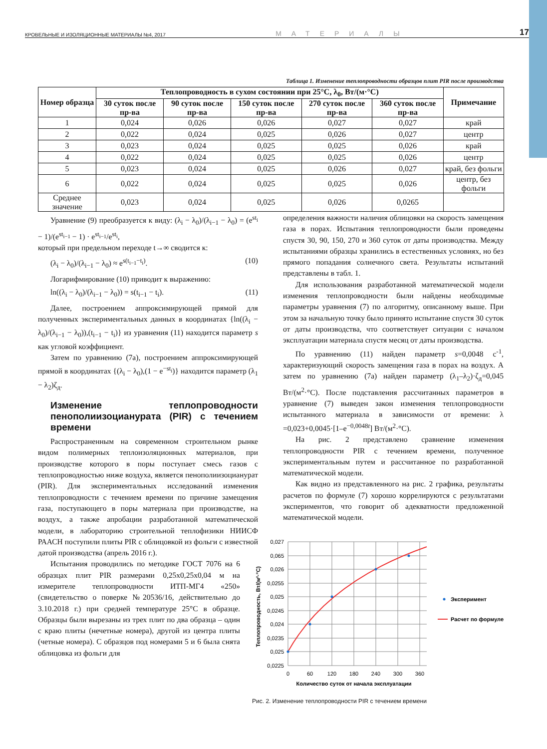КРОВЕЛЬНЫЕ И ИЗОЛЯЦИОННЫЕ МАТЕРИАЛЫ №4, 2017 МАТЕРИАЛЫ 17
Таблица 1. Изменение теплопроводности образцов плит PIR после производства
| Номер образца | Теплопроводность в сухом состоянии при 25°С, λ<sub>0</sub>, Вт/(м·°С) | | | | | Примечание |
| --- | --- | --- | --- | --- | --- | --- |
| | 30 суток после пр-ва | 90 суток после пр-ва | 150 суток после пр-ва | 270 суток после пр-ва | 360 суток после пр-ва | |
| 1 | 0,024 | 0,026 | 0,026 | 0,027 | 0,027 | край |
| 2 | 0,022 | 0,024 | 0,025 | 0,026 | 0,027 | центр |
| 3 | 0,023 | 0,024 | 0,025 | 0,025 | 0,026 | край |
| 4 | 0,022 | 0,024 | 0,025 | 0,025 | 0,026 | центр |
| 5 | 0,023 | 0,024 | 0,025 | 0,026 | 0,027 | край, без фольги |
| 6 | 0,022 | 0,024 | 0,025 | 0,025 | 0,026 | центр, без фольги |
| Среднее значение | 0,023 | 0,024 | 0,025 | 0,026 | 0,0265 | |
Уравнение (9) преобразуется к виду: (λ<sub>i</sub> − λ<sub>0</sub>)/(λ<sub>i−1</sub> − λ<sub>0</sub>) = (e<sup>st<sub>i</sub></sup> − 1)/(e<sup>st<sub>i−1</sub></sup> − 1) · e<sup>st<sub>i−1</sub></sup>/e<sup>st<sub>i</sub></sup>,
который при предельном переходе t→∞ сводится к:
(λ<sub>i</sub> − λ<sub>0</sub>)/(λ<sub>i−1</sub> − λ<sub>0</sub>) ≈ e<sup>s(t<sub>i−1</sub>−t<sub>i</sub>)</sup>. (10)
Логарифмирование (10) приводит к выражению:
ln((λ<sub>i</sub> − λ<sub>0</sub>)/(λ<sub>i−1</sub> − λ<sub>0</sub>)) = s(t<sub>i−1</sub> − t<sub>i</sub>). (11)
Далее, построением аппроксимирующей прямой для полученных экспериментальных данных в координатах {ln((λ<sub>i</sub> − λ<sub>0</sub>)/(λ<sub>i−1</sub> − λ<sub>0</sub>)),(t<sub>i−1</sub> − t<sub>i</sub>)} из уравнения (11) находится параметр s как угловой коэффициент.
Затем по уравнению (7а), построением аппроксимирующей прямой в координатах {(λ<sub>i</sub> − λ<sub>0</sub>),(1 − e<sup>−st<sub>i</sub></sup>)} находится параметр (λ<sub>1</sub> − λ<sub>2</sub>)ζ<sub>д</sub>.
Изменение теплопроводности пенополиизоцианурата (PIR) с течением времени
Распространенным на современном строительном рынке видом полимерных теплоизоляционных материалов, при производстве которого в поры поступает смесь газов с теплопроводностью ниже воздуха, является пенополиизоцианурат (PIR). Для экспериментальных исследований изменения теплопроводности с течением времени по причине замещения газа, поступающего в поры материала при производстве, на воздух, а также апробации разработанной математической модели, в лабораторию строительной теплофизики НИИСФ РААСН поступили плиты PIR с облицовкой из фольги с известной датой производства (апрель 2016 г.).
Испытания проводились по методике ГОСТ 7076 на 6 образцах плит PIR размерами 0,25x0,25x0,04 м на измерителе теплопроводности ИТП-МГ4 «250» (свидетельство о поверке №20536/16, действительно до 3.10.2018 г.) при средней температуре 25°С в образце. Образцы были вырезаны из трех плит по два образца – один с краю плиты (нечетные номера), другой из центра плиты (четные номера). С образцов под номерами 5 и 6 была снята облицовка из фольги для
определения важности наличия облицовки на скорость замещения газа в порах. Испытания теплопроводности были проведены спустя 30, 90, 150, 270 и 360 суток от даты производства. Между испытаниями образцы хранились в естественных условиях, но без прямого попадания солнечного света. Результаты испытаний представлены в табл. 1.
Для использования разработанной математической модели изменения теплопроводности были найдены необходимые параметры уравнения (7) по алгоритму, описанному выше. При этом за начальную точку было принято испытание спустя 30 суток от даты производства, что соответствует ситуации с началом эксплуатации материала спустя месяц от даты производства.
По уравнению (11) найден параметр s=0,0048 с<sup>-1</sup>, характеризующий скорость замещения газа в порах на воздух. А затем по уравнению (7а) найден параметр (λ<sub>1</sub>–λ<sub>2</sub>)·ζ<sub>д</sub>=0,045 Вт/(м<sup>2</sup>·°С). После подставления рассчитанных параметров в уравнение (7) выведен закон изменения теплопроводности испытанного материала в зависимости от времени: λ =0,023+0,0045·[1–e<sup>−0,0048t</sup>] Вт/(м<sup>2</sup>·°С).
На рис. 2 представлено сравнение изменения теплопроводности PIR с течением времени, полученное экспериментальным путем и рассчитанное по разработанной математической модели.
Как видно из представленного на рис. 2 графика, результаты расчетов по формуле (7) хорошо коррелируются с результатами экспериментов, что говорит об адекватности предложенной математической модели.
0,027
0,065
0,026
0,0255
0,025
0,0245
0,024
0,0235
0,025
0,0225
0
60
120
180
240
300
360
Количество суток от начала эксплуатации
Теплопроводность, Вт/(м²·°С)
Эксперимент
Расчет по формуле
Рис. 2. Изменение теплопроводности PIR с течением времени